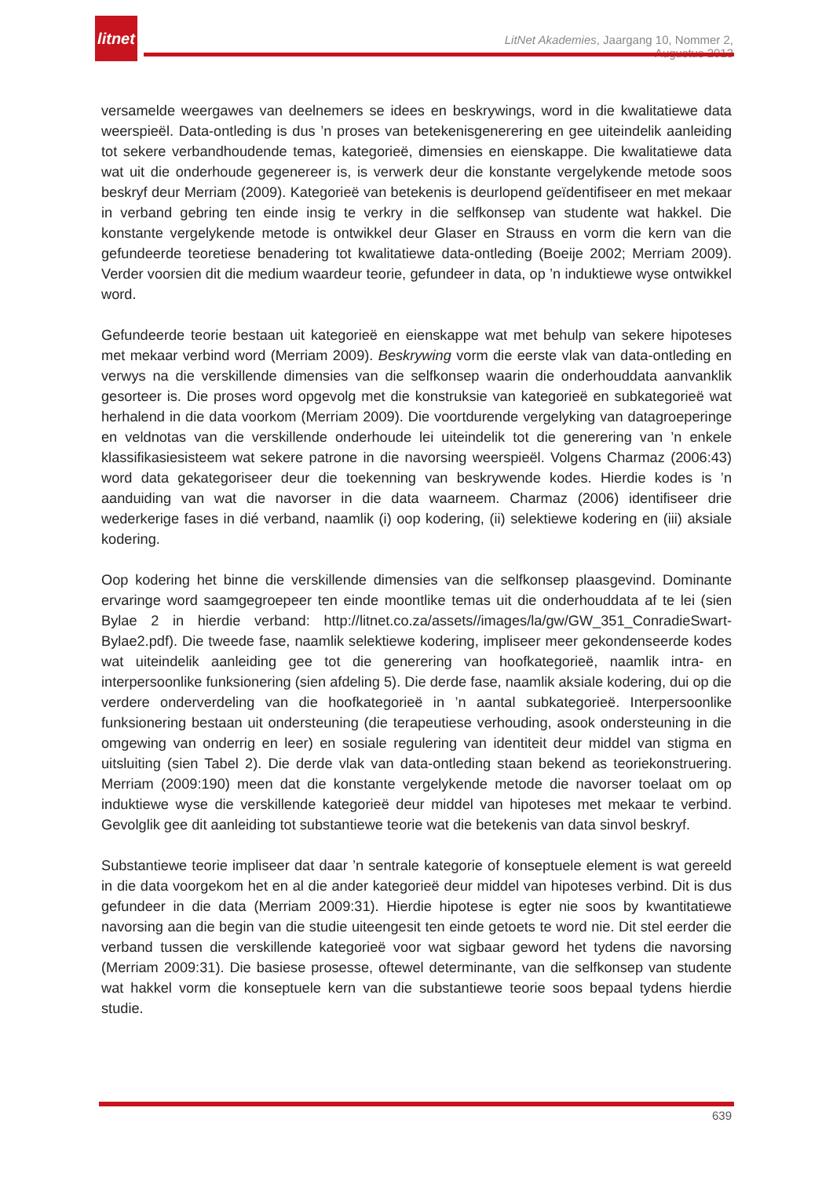litnet
LitNet Akademies, Jaargang 10, Nommer 2, Augustus 2013
versamelde weergawes van deelnemers se idees en beskrywings, word in die kwalitatiewe data weerspieël. Data-ontleding is dus ’n proses van betekenisgenerering en gee uiteindelik aanleiding tot sekere verbandhoudende temas, kategorieë, dimensies en eienskappe. Die kwalitatiewe data wat uit die onderhoude gegenereer is, is verwerk deur die konstante vergelykende metode soos beskryf deur Merriam (2009). Kategorieë van betekenis is deurlopend geïdentifiseer en met mekaar in verband gebring ten einde insig te verkry in die selfkonsep van studente wat hakkel. Die konstante vergelykende metode is ontwikkel deur Glaser en Strauss en vorm die kern van die gefundeerde teoretiese benadering tot kwalitatiewe data-ontleding (Boeije 2002; Merriam 2009). Verder voorsien dit die medium waardeur teorie, gefundeer in data, op ’n induktiewe wyse ontwikkel word.
Gefundeerde teorie bestaan uit kategorieë en eienskappe wat met behulp van sekere hipoteses met mekaar verbind word (Merriam 2009). Beskrywing vorm die eerste vlak van data-ontleding en verwys na die verskillende dimensies van die selfkonsep waarin die onderhouddata aanvanklik gesorteer is. Die proses word opgevolg met die konstruksie van kategorieë en subkategorieë wat herhalend in die data voorkom (Merriam 2009). Die voortdurende vergelyking van datagroeperinge en veldnotas van die verskillende onderhoude lei uiteindelik tot die generering van ’n enkele klassifikasiesisteem wat sekere patrone in die navorsing weerspieël. Volgens Charmaz (2006:43) word data gekategoriseer deur die toekenning van beskrywende kodes. Hierdie kodes is ’n aanduiding van wat die navorser in die data waarneem. Charmaz (2006) identifiseer drie wederkerige fases in dié verband, naamlik (i) oop kodering, (ii) selektiewe kodering en (iii) aksiale kodering.
Oop kodering het binne die verskillende dimensies van die selfkonsep plaasgevind. Dominante ervaringe word saamgegroepeer ten einde moontlike temas uit die onderhouddata af te lei (sien Bylae 2 in hierdie verband: http://litnet.co.za/assets//images/la/gw/GW_351_ConradieSwart-Bylae2.pdf). Die tweede fase, naamlik selektiewe kodering, impliseer meer gekondenseerde kodes wat uiteindelik aanleiding gee tot die generering van hoofkategorieë, naamlik intra- en interpersoonlike funksionering (sien afdeling 5). Die derde fase, naamlik aksiale kodering, dui op die verdere onderverdeling van die hoofkategorieë in ’n aantal subkategorieë. Interpersoonlike funksionering bestaan uit ondersteuning (die terapeutiese verhouding, asook ondersteuning in die omgewing van onderrig en leer) en sosiale regulering van identiteit deur middel van stigma en uitsluiting (sien Tabel 2). Die derde vlak van data-ontleding staan bekend as teoriekonstruering. Merriam (2009:190) meen dat die konstante vergelykende metode die navorser toelaat om op induktiewe wyse die verskillende kategorieë deur middel van hipoteses met mekaar te verbind. Gevolglik gee dit aanleiding tot substantiewe teorie wat die betekenis van data sinvol beskryf.
Substantiewe teorie impliseer dat daar ’n sentrale kategorie of konseptuele element is wat gereeld in die data voorgekom het en al die ander kategorieë deur middel van hipoteses verbind. Dit is dus gefundeer in die data (Merriam 2009:31). Hierdie hipotese is egter nie soos by kwantitatiewe navorsing aan die begin van die studie uiteengesit ten einde getoets te word nie. Dit stel eerder die verband tussen die verskillende kategorieë voor wat sigbaar geword het tydens die navorsing (Merriam 2009:31). Die basiese prosesse, oftewel determinante, van die selfkonsep van studente wat hakkel vorm die konseptuele kern van die substantiewe teorie soos bepaal tydens hierdie studie.
639